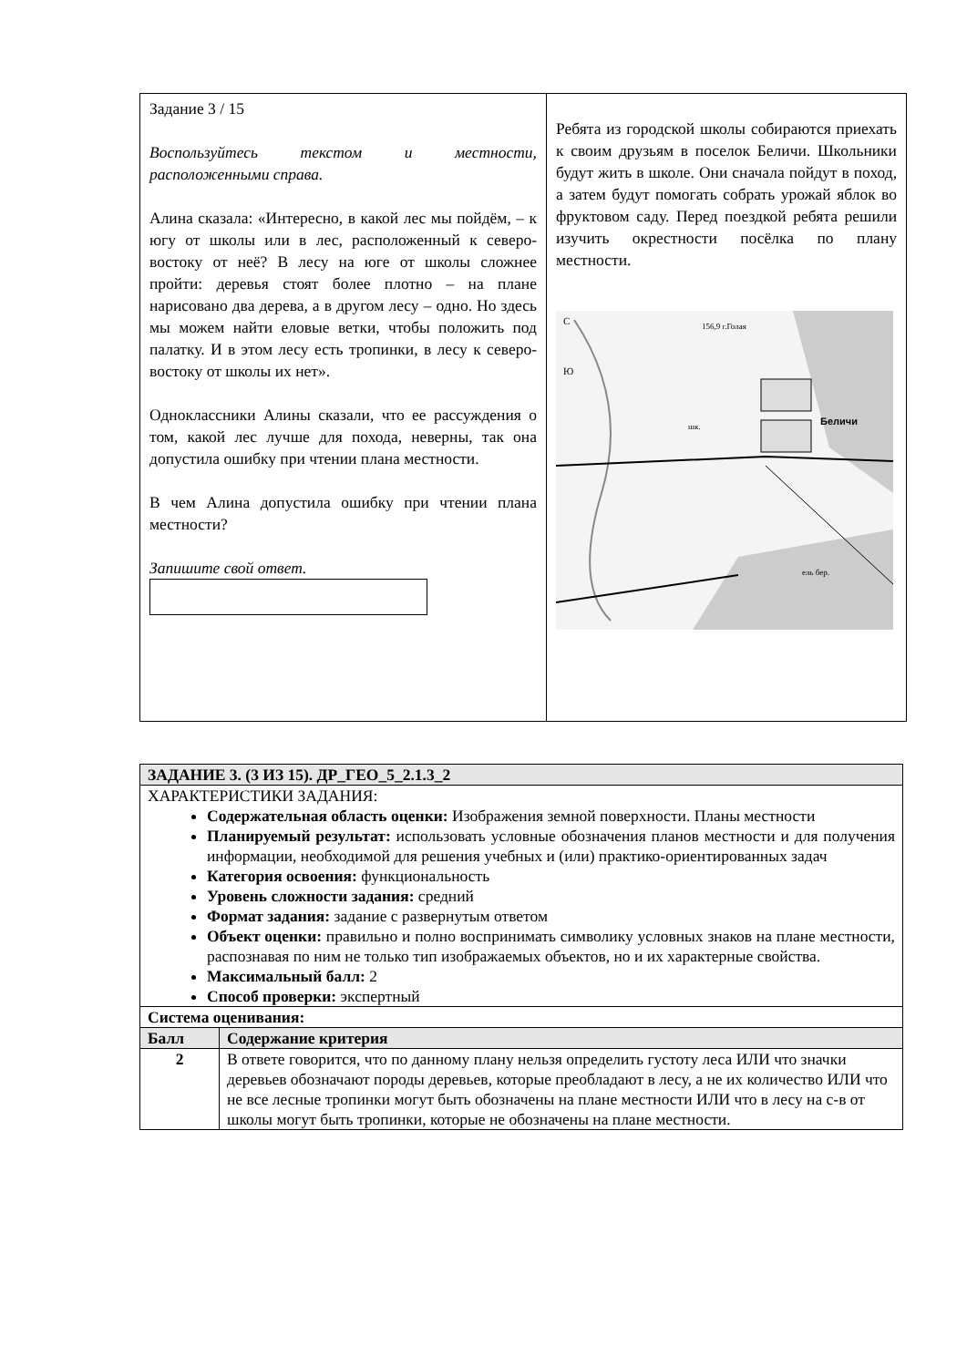| Задание 3 / 15 Воспользуйтесь текстом и местности, расположенными справа. Алина сказала: «Интересно, в какой лес мы пойдём, – к югу от школы или в лес, расположенный к северо-востоку от неё? В лесу на юге от школы сложнее пройти: деревья стоят более плотно – на плане нарисовано два дерева, а в другом лесу – одно. Но здесь мы можем найти еловые ветки, чтобы положить под палатку. И в этом лесу есть тропинки, в лесу к северо-востоку от школы их нет». Одноклассники Алины сказали, что ее рассуждения о том, какой лес лучше для похода, неверны, так она допустила ошибку при чтении плана местности. В чем Алина допустила ошибку при чтении плана местности? Запишите свой ответ. | Ребята из городской школы собираются приехать к своим друзьям в поселок Беличи. Школьники будут жить в школе. Они сначала пойдут в поход, а затем будут помогать собрать урожай яблок во фруктовом саду. Перед поездкой ребята решили изучить окрестности посёлка по плану местности. С Ю 156,9 г.Голая Беличи шк. ель бер. |
| ЗАДАНИЕ 3. (3 ИЗ 15). ДР_ГЕО_5_2.1.3_2 | |
| ХАРАКТЕРИСТИКИ ЗАДАНИЯ: Содержательная область оценки: Изображения земной поверхности. Планы местности Планируемый результат: использовать условные обозначения планов местности и для получения информации, необходимой для решения учебных и (или) практико-ориентированных задач Категория освоения: функциональность Уровень сложности задания: средний Формат задания: задание с развернутым ответом Объект оценки: правильно и полно воспринимать символику условных знаков на плане местности, распознавая по ним не только тип изображаемых объектов, но и их характерные свойства. Максимальный балл: 2 Способ проверки: экспертный | |
| Система оценивания: | |
| Балл | Содержание критерия |
| 2 | В ответе говорится, что по данному плану нельзя определить густоту леса ИЛИ что значки деревьев обозначают породы деревьев, которые преобладают в лесу, а не их количество ИЛИ что не все лесные тропинки могут быть обозначены на плане местности ИЛИ что в лесу на с-в от школы могут быть тропинки, которые не обозначены на плане местности. |